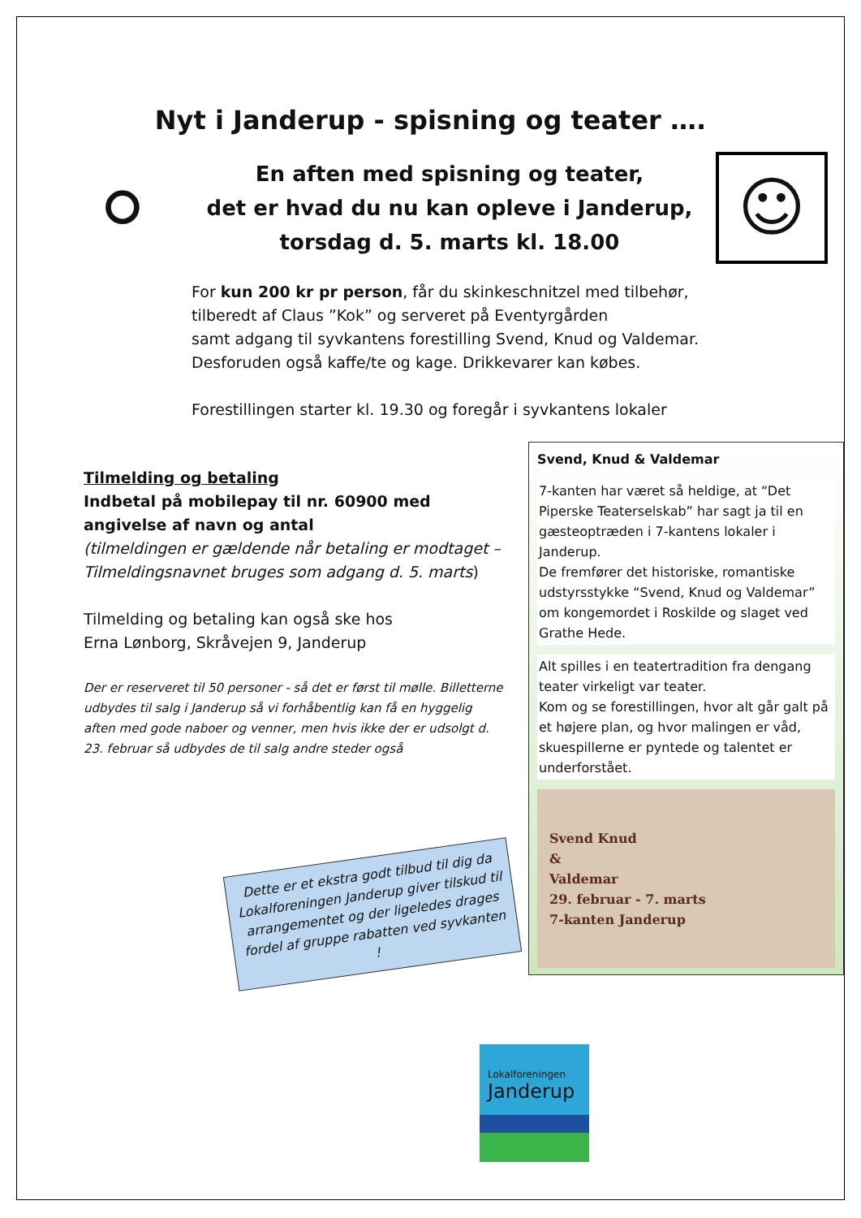Nyt i Janderup - spisning og teater ….
⚪
En aften med spisning og teater,
det er hvad du nu kan opleve i Janderup,
torsdag d. 5. marts kl. 18.00
☺
For kun 200 kr pr person, får du skinkeschnitzel med tilbehør,
tilberedt af Claus ”Kok” og serveret på Eventyrgården
samt adgang til syvkantens forestilling Svend, Knud og Valdemar.
Desforuden også kaffe/te og kage. Drikkevarer kan købes.
Forestillingen starter kl. 19.30 og foregår i syvkantens lokaler
Tilmelding og betaling
Indbetal på mobilepay til nr. 60900 med angivelse af navn og antal
(tilmeldingen er gældende når betaling er modtaget – Tilmeldingsnavnet bruges som adgang d. 5. marts)
Tilmelding og betaling kan også ske hos
Erna Lønborg, Skråvejen 9, Janderup
Der er reserveret til 50 personer - så det er først til mølle. Billetterne udbydes til salg i Janderup så vi forhåbentlig kan få en hyggelig aften med gode naboer og venner, men hvis ikke der er udsolgt d. 23. februar så udbydes de til salg andre steder også
Dette er et ekstra godt tilbud til dig da Lokalforeningen Janderup giver tilskud til arrangementet og der ligeledes drages fordel af gruppe rabatten ved syvkanten !
Svend, Knud & Valdemar
7-kanten har været så heldige, at “Det Piperske Teaterselskab” har sagt ja til en gæsteoptræden i 7-kantens lokaler i Janderup.
De fremfører det historiske, romantiske udstyrsstykke “Svend, Knud og Valdemar” om kongemordet i Roskilde og slaget ved Grathe Hede.
Alt spilles i en teatertradition fra dengang teater virkeligt var teater.
Kom og se forestillingen, hvor alt går galt på et højere plan, og hvor malingen er våd, skuespillerne er pyntede og talentet er underforstået.
Svend Knud
&
Valdemar
29. februar - 7. marts
7-kanten Janderup
Lokalforeningen
Janderup